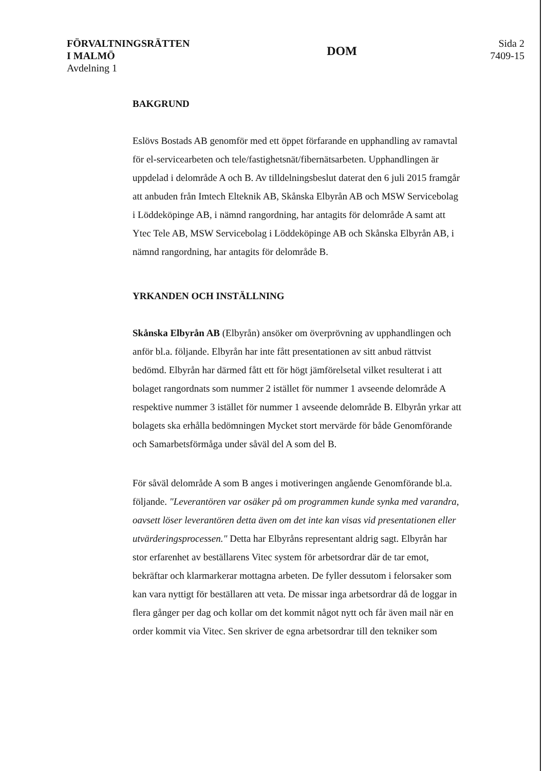FÖRVALTNINGSRÄTTEN
I MALMÖ
Avdelning 1
DOM
Sida 2
7409-15
BAKGRUND
Eslövs Bostads AB genomför med ett öppet förfarande en upphandling av ramavtal för el-servicearbeten och tele/fastighetsnät/fibernätsarbeten. Upphandlingen är uppdelad i delområde A och B. Av tilldelningsbeslut daterat den 6 juli 2015 framgår att anbuden från Imtech Elteknik AB, Skånska Elbyrån AB och MSW Servicebolag i Löddeköpinge AB, i nämnd rangordning, har antagits för delområde A samt att Ytec Tele AB, MSW Servicebolag i Löddeköpinge AB och Skånska Elbyrån AB, i nämnd rangordning, har antagits för delområde B.
YRKANDEN OCH INSTÄLLNING
Skånska Elbyrån AB (Elbyrån) ansöker om överprövning av upphandlingen och anför bl.a. följande. Elbyrån har inte fått presentationen av sitt anbud rättvist bedömd. Elbyrån har därmed fått ett för högt jämförelsetal vilket resulterat i att bolaget rangordnats som nummer 2 istället för nummer 1 avseende delområde A respektive nummer 3 istället för nummer 1 avseende delområde B. Elbyrån yrkar att bolagets ska erhålla bedömningen Mycket stort mervärde för både Genomförande och Samarbetsförmåga under såväl del A som del B.
För såväl delområde A som B anges i motiveringen angående Genomförande bl.a. följande. "Leverantören var osäker på om programmen kunde synka med varandra, oavsett löser leverantören detta även om det inte kan visas vid presentationen eller utvärderingsprocessen." Detta har Elbyråns representant aldrig sagt. Elbyrån har stor erfarenhet av beställarens Vitec system för arbetsordrar där de tar emot, bekräftar och klarmarkerar mottagna arbeten. De fyller dessutom i felorsaker som kan vara nyttigt för beställaren att veta. De missar inga arbetsordrar då de loggar in flera gånger per dag och kollar om det kommit något nytt och får även mail när en order kommit via Vitec. Sen skriver de egna arbetsordrar till den tekniker som